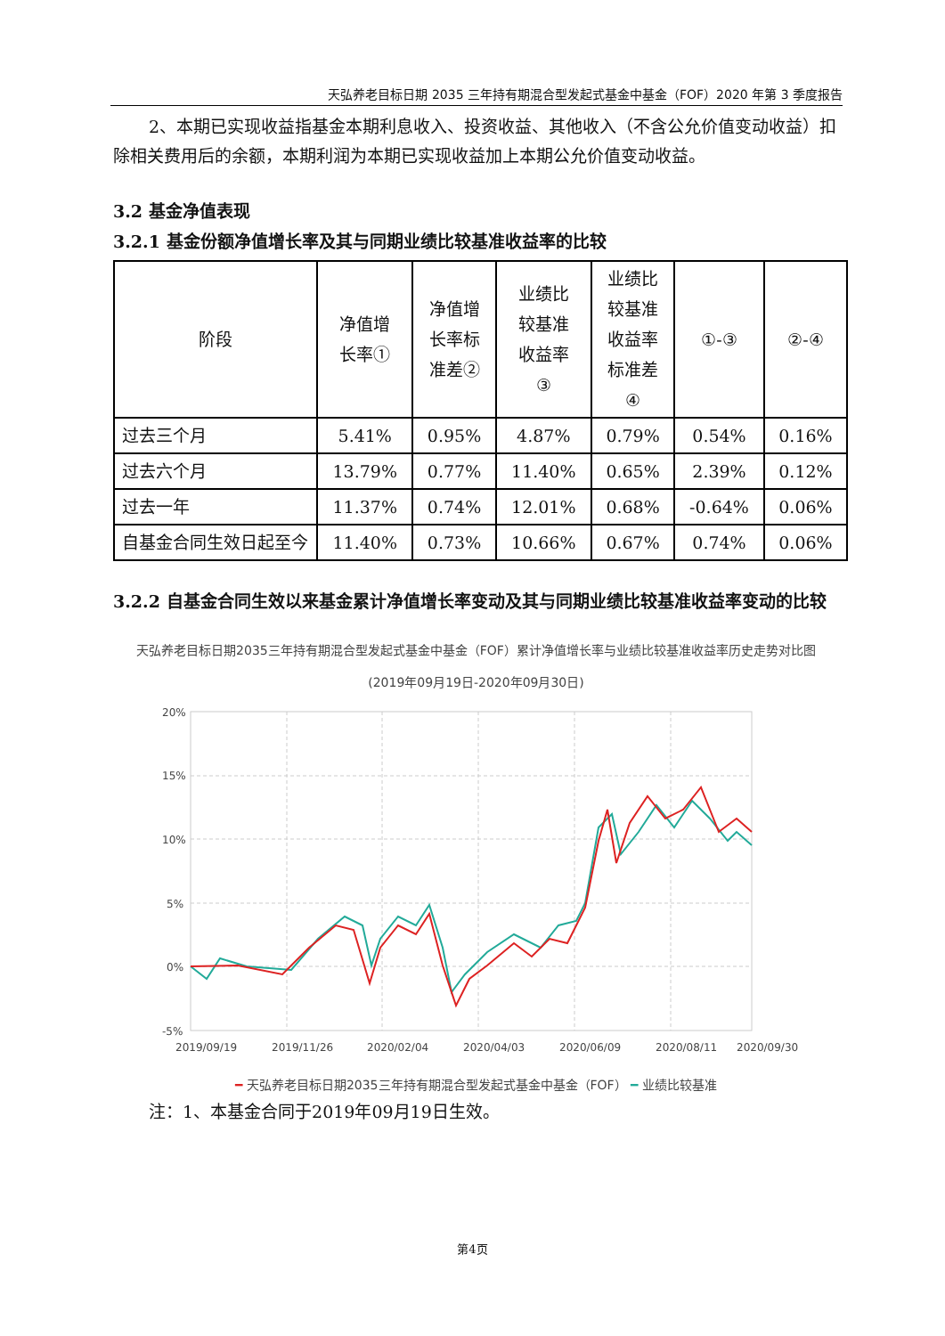天弘养老目标日期 2035 三年持有期混合型发起式基金中基金（FOF）2020 年第 3 季度报告
2、本期已实现收益指基金本期利息收入、投资收益、其他收入（不含公允价值变动收益）扣除相关费用后的余额，本期利润为本期已实现收益加上本期公允价值变动收益。
3.2 基金净值表现
3.2.1 基金份额净值增长率及其与同期业绩比较基准收益率的比较
| 阶段 | 净值增 长率① | 净值增 长率标 准差② | 业绩比 较基准 收益率 ③ | 业绩比 较基准 收益率 标准差 ④ | ①-③ | ②-④ |
| --- | --- | --- | --- | --- | --- | --- |
| 过去三个月 | 5.41% | 0.95% | 4.87% | 0.79% | 0.54% | 0.16% |
| 过去六个月 | 13.79% | 0.77% | 11.40% | 0.65% | 2.39% | 0.12% |
| 过去一年 | 11.37% | 0.74% | 12.01% | 0.68% | -0.64% | 0.06% |
| 自基金合同生效日起至今 | 11.40% | 0.73% | 10.66% | 0.67% | 0.74% | 0.06% |
3.2.2 自基金合同生效以来基金累计净值增长率变动及其与同期业绩比较基准收益率变动的比较
天弘养老目标日期2035三年持有期混合型发起式基金中基金（FOF）累计净值增长率与业绩比较基准收益率历史走势对比图
(2019年09月19日-2020年09月30日)
20%
15%
10%
5%
0%
-5%
2019/09/19
2019/11/26
2020/02/04
2020/04/03
2020/06/09
2020/08/11
2020/09/30
━ 天弘养老目标日期2035三年持有期混合型发起式基金中基金（FOF） ━ 业绩比较基准
注：1、本基金合同于2019年09月19日生效。
第4页